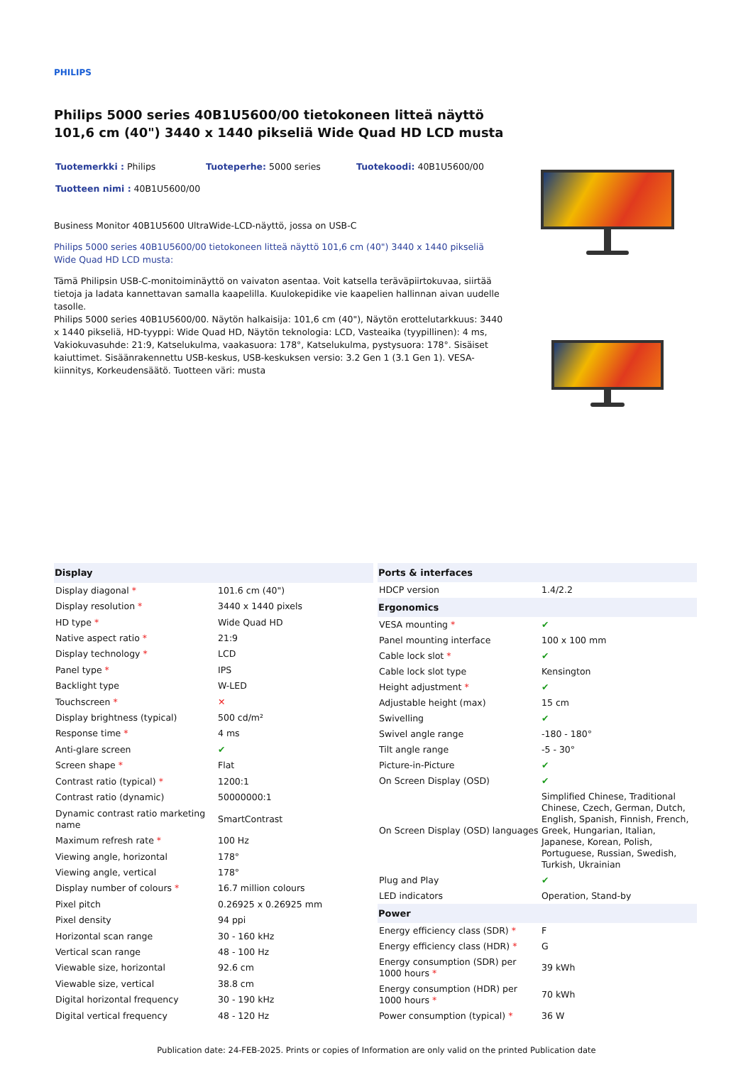PHILIPS
Philips 5000 series 40B1U5600/00 tietokoneen litteä näyttö 101,6 cm (40") 3440 x 1440 pikseliä Wide Quad HD LCD musta
Tuotemerkki : Philips
Tuoteperhe: 5000 series
Tuotekoodi: 40B1U5600/00
Tuotteen nimi : 40B1U5600/00
Business Monitor 40B1U5600 UltraWide-LCD-näyttö, jossa on USB-C
Philips 5000 series 40B1U5600/00 tietokoneen litteä näyttö 101,6 cm (40") 3440 x 1440 pikseliä Wide Quad HD LCD musta:
Tämä Philipsin USB-C-monitoiminäyttö on vaivaton asentaa. Voit katsella teräväpiirtokuvaa, siirtää tietoja ja ladata kannettavan samalla kaapelilla. Kuulokepidike vie kaapelien hallinnan aivan uudelle tasolle.
Philips 5000 series 40B1U5600/00. Näytön halkaisija: 101,6 cm (40"), Näytön erottelutarkkuus: 3440 x 1440 pikseliä, HD-tyyppi: Wide Quad HD, Näytön teknologia: LCD, Vasteaika (tyypillinen): 4 ms, Vakiokuvasuhde: 21:9, Katselukulma, vaakasuora: 178°, Katselukulma, pystysuora: 178°. Sisäiset kaiuttimet. Sisäänrakennettu USB-keskus, USB-keskuksen versio: 3.2 Gen 1 (3.1 Gen 1). VESA-kiinnitys, Korkeudensäätö. Tuotteen väri: musta
| Display | |
| --- | --- |
| Display diagonal * | 101.6 cm (40") |
| Display resolution * | 3440 x 1440 pixels |
| HD type * | Wide Quad HD |
| Native aspect ratio * | 21:9 |
| Display technology * | LCD |
| Panel type * | IPS |
| Backlight type | W-LED |
| Touchscreen * | ✕ |
| Display brightness (typical) | 500 cd/m² |
| Response time * | 4 ms |
| Anti-glare screen | ✔ |
| Screen shape * | Flat |
| Contrast ratio (typical) * | 1200:1 |
| Contrast ratio (dynamic) | 50000000:1 |
| Dynamic contrast ratio marketing name | SmartContrast |
| Maximum refresh rate * | 100 Hz |
| Viewing angle, horizontal | 178° |
| Viewing angle, vertical | 178° |
| Display number of colours * | 16.7 million colours |
| Pixel pitch | 0.26925 x 0.26925 mm |
| Pixel density | 94 ppi |
| Horizontal scan range | 30 - 160 kHz |
| Vertical scan range | 48 - 100 Hz |
| Viewable size, horizontal | 92.6 cm |
| Viewable size, vertical | 38.8 cm |
| Digital horizontal frequency | 30 - 190 kHz |
| Digital vertical frequency | 48 - 120 Hz |
| Ports & interfaces | |
| --- | --- |
| HDCP version | 1.4/2.2 |
| Ergonomics | |
| VESA mounting * | ✔ |
| Panel mounting interface | 100 x 100 mm |
| Cable lock slot * | ✔ |
| Cable lock slot type | Kensington |
| Height adjustment * | ✔ |
| Adjustable height (max) | 15 cm |
| Swivelling | ✔ |
| Swivel angle range | -180 - 180° |
| Tilt angle range | -5 - 30° |
| Picture-in-Picture | ✔ |
| On Screen Display (OSD) | ✔ |
| On Screen Display (OSD) languages | Simplified Chinese, Traditional Chinese, Czech, German, Dutch, English, Spanish, Finnish, French, Greek, Hungarian, Italian, Japanese, Korean, Polish, Portuguese, Russian, Swedish, Turkish, Ukrainian |
| Plug and Play | ✔ |
| LED indicators | Operation, Stand-by |
| Power | |
| Energy efficiency class (SDR) * | F |
| Energy efficiency class (HDR) * | G |
| Energy consumption (SDR) per 1000 hours * | 39 kWh |
| Energy consumption (HDR) per 1000 hours * | 70 kWh |
| Power consumption (typical) * | 36 W |
Publication date: 24-FEB-2025. Prints or copies of Information are only valid on the printed Publication date